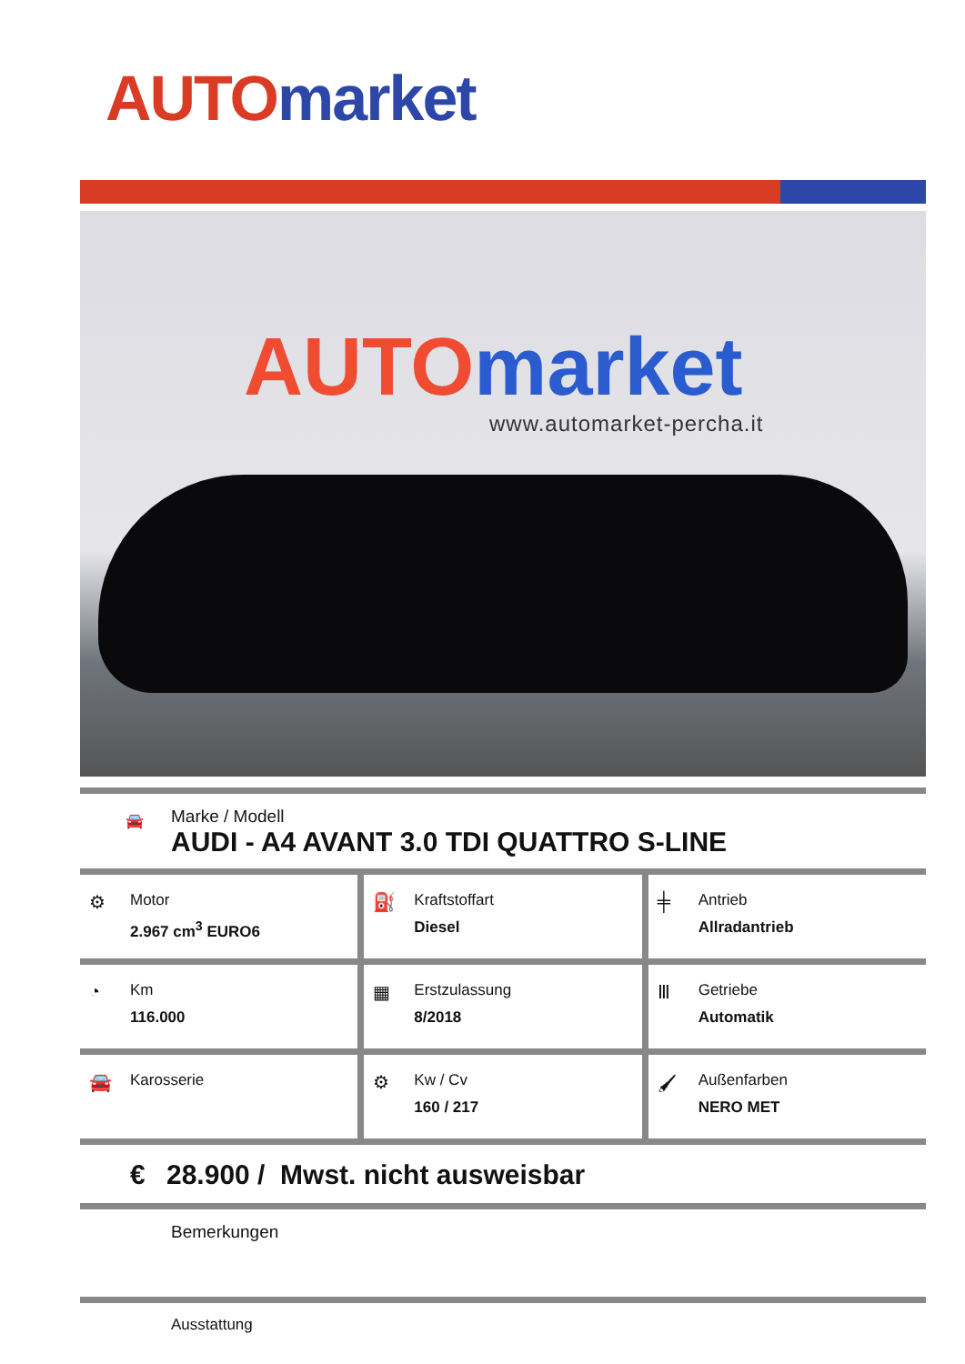AUTO market
AUTO market
www.automarket-percha.it
🚘
Marke / Modell
AUDI - A4 AVANT 3.0 TDI QUATTRO S-LINE
⚙
Motor
2.967 cm<sup>3</sup> EURO6
⛽
Kraftstoffart
Diesel
╪
Antrieb
Allradantrieb
◔
Km
116.000
▦
Erstzulassung
8/2018
Ⅲ
Getriebe
Automatik
🚘
Karosserie
⚙
Kw / Cv
160 / 217
🖌
Außenfarben
NERO MET
€ 28.900 / Mwst. nicht ausweisbar
Bemerkungen
Ausstattung